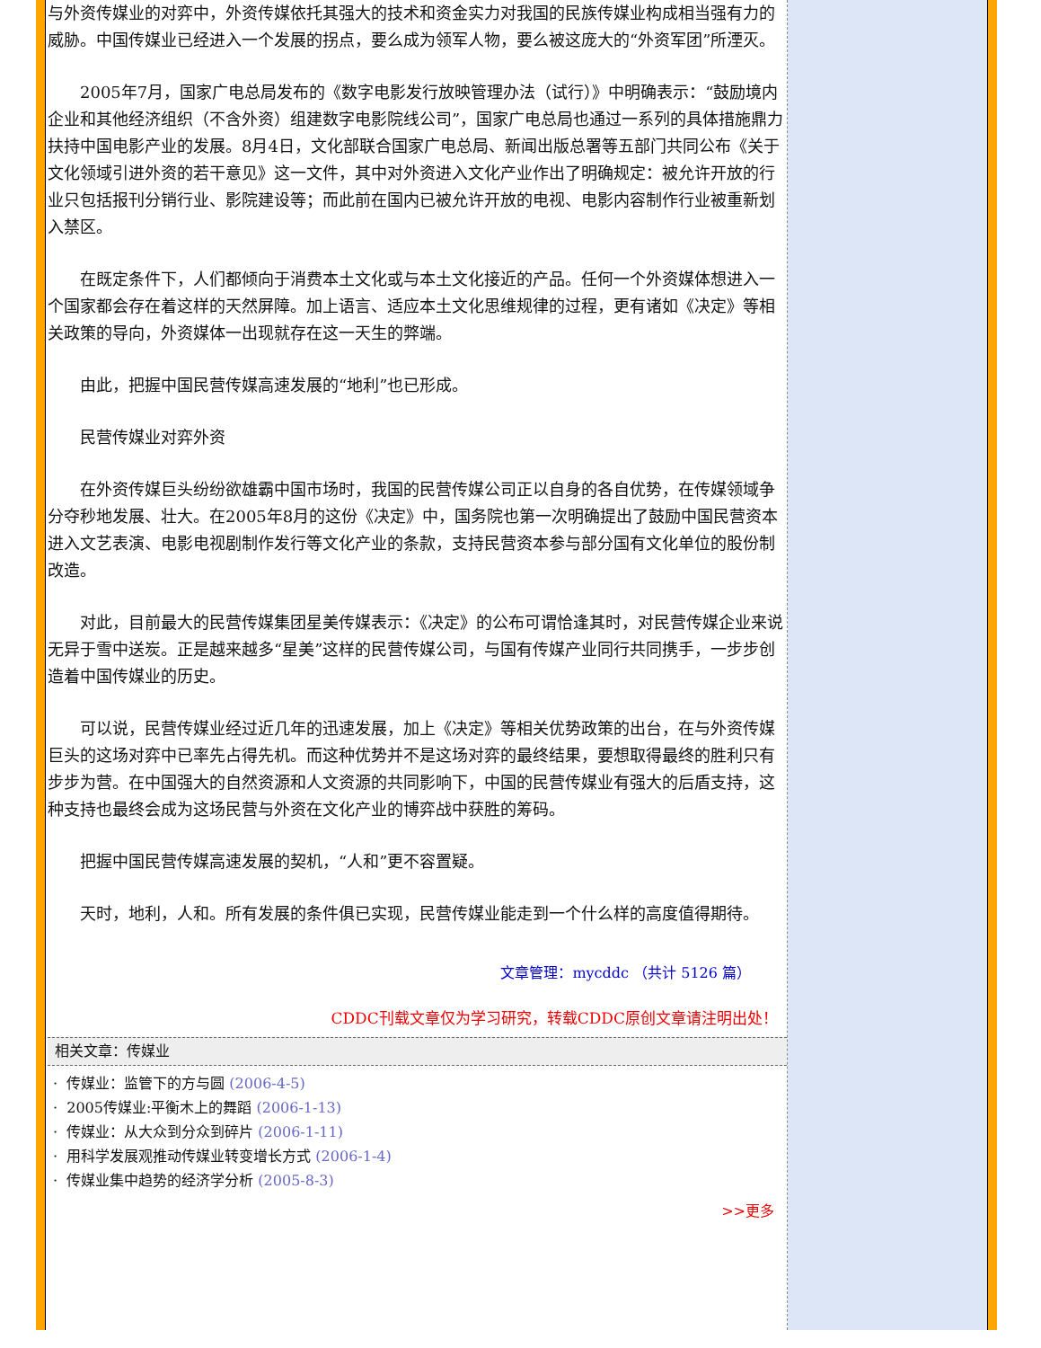与外资传媒业的对弈中，外资传媒依托其强大的技术和资金实力对我国的民族传媒业构成相当强有力的威胁。中国传媒业已经进入一个发展的拐点，要么成为领军人物，要么被这庞大的“外资军团”所湮灭。
2005年7月，国家广电总局发布的《数字电影发行放映管理办法（试行）》中明确表示：“鼓励境内企业和其他经济组织（不含外资）组建数字电影院线公司”，国家广电总局也通过一系列的具体措施鼎力扶持中国电影产业的发展。8月4日，文化部联合国家广电总局、新闻出版总署等五部门共同公布《关于文化领域引进外资的若干意见》这一文件，其中对外资进入文化产业作出了明确规定：被允许开放的行业只包括报刊分销行业、影院建设等；而此前在国内已被允许开放的电视、电影内容制作行业被重新划入禁区。
在既定条件下，人们都倾向于消费本土文化或与本土文化接近的产品。任何一个外资媒体想进入一个国家都会存在着这样的天然屏障。加上语言、适应本土文化思维规律的过程，更有诸如《决定》等相关政策的导向，外资媒体一出现就存在这一天生的弊端。
由此，把握中国民营传媒高速发展的“地利”也已形成。
民营传媒业对弈外资
在外资传媒巨头纷纷欲雄霸中国市场时，我国的民营传媒公司正以自身的各自优势，在传媒领域争分夺秒地发展、壮大。在2005年8月的这份《决定》中，国务院也第一次明确提出了鼓励中国民营资本进入文艺表演、电影电视剧制作发行等文化产业的条款，支持民营资本参与部分国有文化单位的股份制改造。
对此，目前最大的民营传媒集团星美传媒表示：《决定》的公布可谓恰逢其时，对民营传媒企业来说无异于雪中送炭。正是越来越多“星美”这样的民营传媒公司，与国有传媒产业同行共同携手，一步步创造着中国传媒业的历史。
可以说，民营传媒业经过近几年的迅速发展，加上《决定》等相关优势政策的出台，在与外资传媒巨头的这场对弈中已率先占得先机。而这种优势并不是这场对弈的最终结果，要想取得最终的胜利只有步步为营。在中国强大的自然资源和人文资源的共同影响下，中国的民营传媒业有强大的后盾支持，这种支持也最终会成为这场民营与外资在文化产业的博弈战中获胜的筹码。
把握中国民营传媒高速发展的契机，“人和”更不容置疑。
天时，地利，人和。所有发展的条件俱已实现，民营传媒业能走到一个什么样的高度值得期待。
文章管理：mycddc （共计 5126 篇）
CDDC刊载文章仅为学习研究，转载CDDC原创文章请注明出处！
相关文章：传媒业
· 传媒业：监管下的方与圆 (2006-4-5)
· 2005传媒业:平衡木上的舞蹈 (2006-1-13)
· 传媒业：从大众到分众到碎片 (2006-1-11)
· 用科学发展观推动传媒业转变增长方式 (2006-1-4)
· 传媒业集中趋势的经济学分析 (2005-8-3)
>>更多